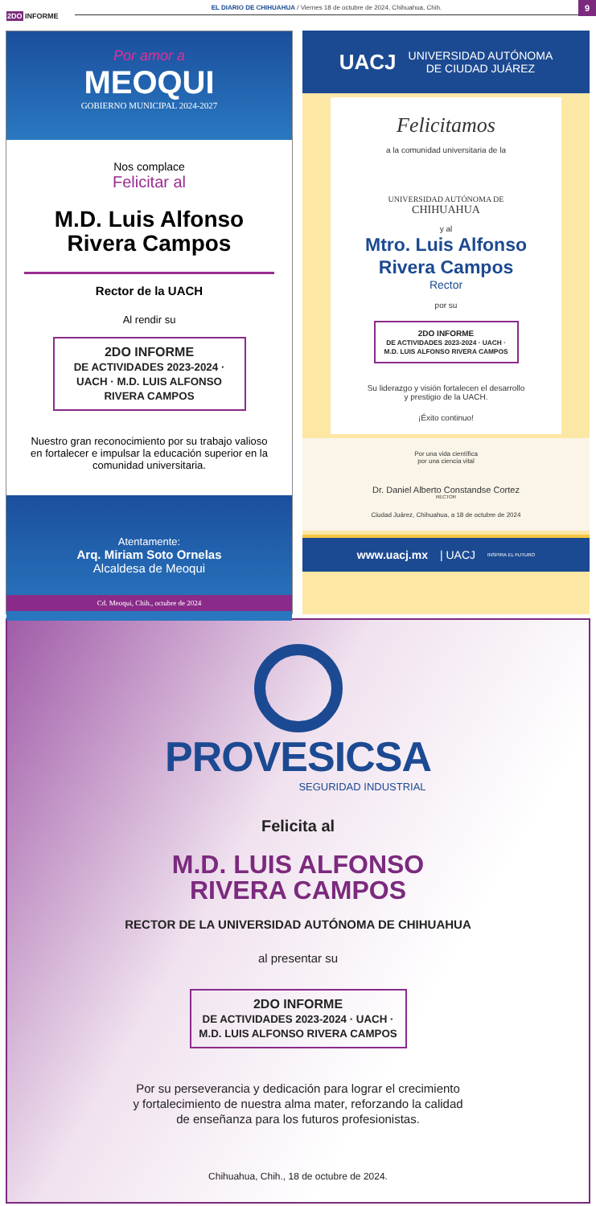2DO INFORME
EL DIARIO DE CHIHUAHUA / Viernes 18 de octubre de 2024, Chihuahua, Chih.
9
Por amor a
MEOQUI
GOBIERNO MUNICIPAL 2024-2027
Nos complace
Felicitar al
M.D. Luis Alfonso
Rivera Campos
Rector de la UACH
Al rendir su
2DO INFORME
DE ACTIVIDADES 2023-2024 · UACH · M.D. LUIS ALFONSO RIVERA CAMPOS
Nuestro gran reconocimiento por su trabajo valioso en fortalecer e impulsar la educación superior en la comunidad universitaria.
Atentamente:
Arq. Miriam Soto Ornelas
Alcaldesa de Meoqui
Cd. Meoqui, Chih., octubre de 2024
UACJ UNIVERSIDAD AUTÓNOMA
DE CIUDAD JUÁREZ
Felicitamos
a la comunidad universitaria de la
UNIVERSIDAD AUTÓNOMA DE
CHIHUAHUA
y al
Mtro. Luis Alfonso
Rivera Campos
Rector
por su
2DO INFORME
DE ACTIVIDADES 2023-2024 · UACH · M.D. LUIS ALFONSO RIVERA CAMPOS
Su liderazgo y visión fortalecen el desarrollo
y prestigio de la UACH.
¡Éxito continuo!
Por una vida científica
por una ciencia vital
Dr. Daniel Alberto Constandse Cortez
RECTOR
Ciudad Juárez, Chihuahua, a 18 de octubre de 2024
www.uacj.mx | UACJ INSPIRA EL FUTURO
PROVESICSA
SEGURIDAD INDUSTRIAL
Felicita al
M.D. LUIS ALFONSO
RIVERA CAMPOS
RECTOR DE LA UNIVERSIDAD AUTÓNOMA DE CHIHUAHUA
al presentar su
2DO INFORME
DE ACTIVIDADES 2023-2024 · UACH · M.D. LUIS ALFONSO RIVERA CAMPOS
Por su perseverancia y dedicación para lograr el crecimiento
y fortalecimiento de nuestra alma mater, reforzando la calidad
de enseñanza para los futuros profesionistas.
Chihuahua, Chih., 18 de octubre de 2024.